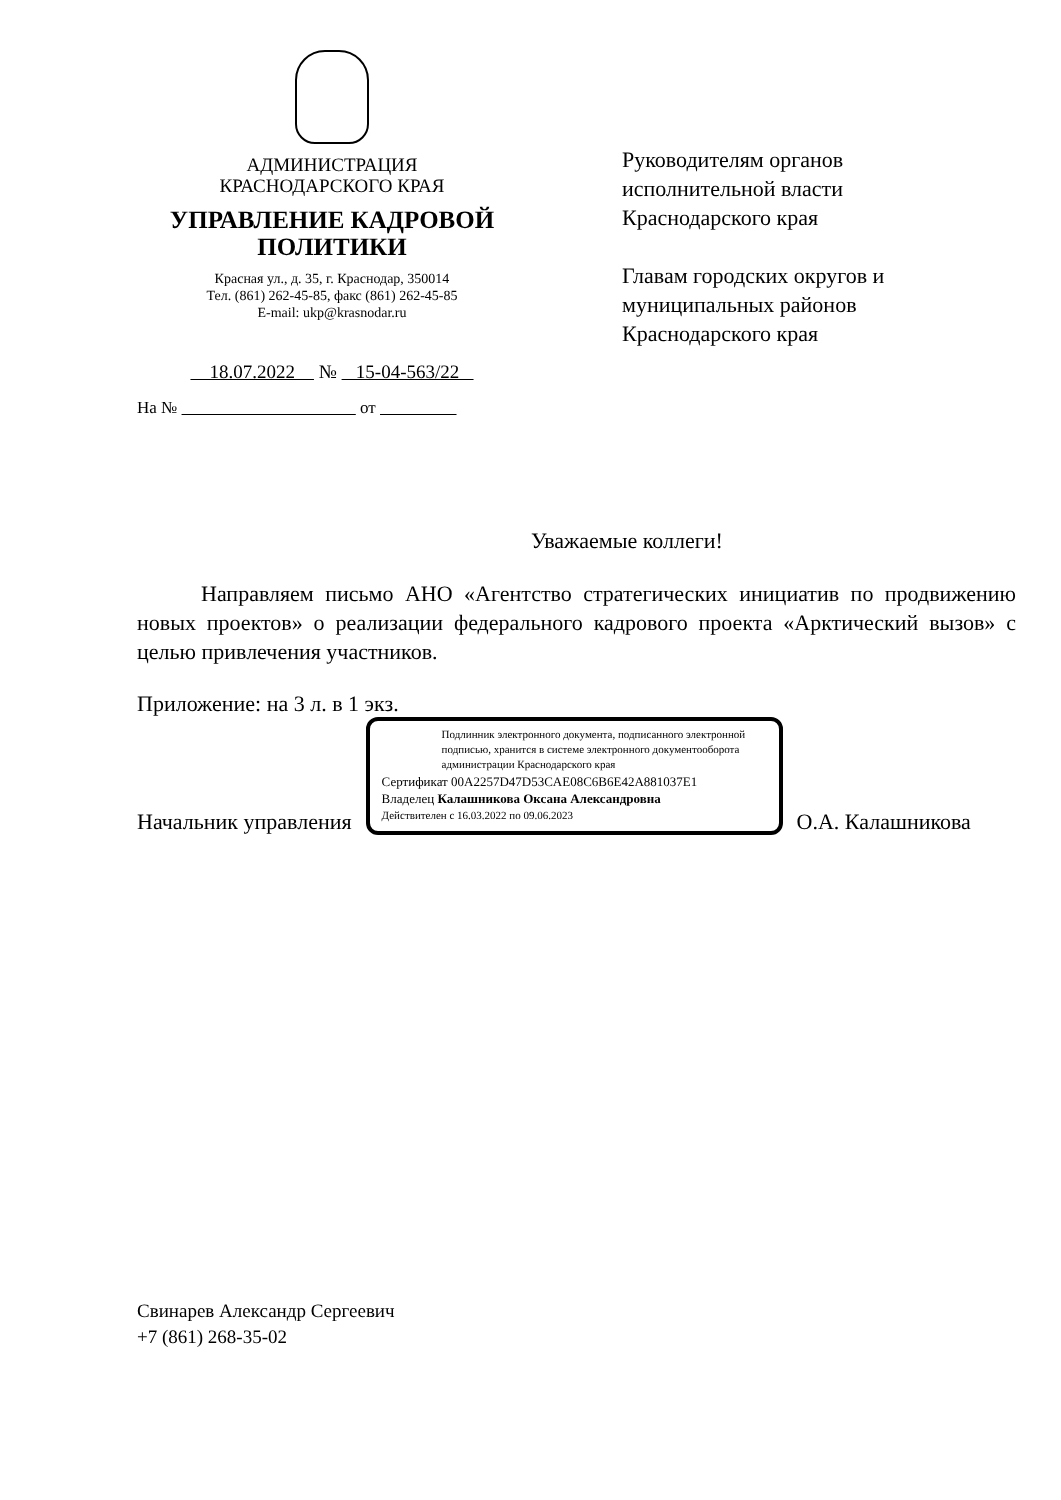АДМИНИСТРАЦИЯ
КРАСНОДАРСКОГО КРАЯ
УПРАВЛЕНИЕ КАДРОВОЙ
ПОЛИТИКИ
Красная ул., д. 35, г. Краснодар, 350014
Тел. (861) 262-45-85, факс (861) 262-45-85
E-mail: ukp@krasnodar.ru
18.07.2022 № 15-04-563/22
На № от
Руководителям органов
исполнительной власти
Краснодарского края
Главам городских округов и
муниципальных районов
Краснодарского края
Уважаемые коллеги!
Направляем письмо АНО «Агентство стратегических инициатив по продвижению новых проектов» о реализации федерального кадрового проекта «Арктический вызов» с целью привлечения участников.
Приложение: на 3 л. в 1 экз.
Начальник управления
Подлинник электронного документа, подписанного электронной подписью, хранится в системе электронного документооборота администрации Краснодарского края
Сертификат 00A2257D47D53CAE08C6B6E42A881037E1
Владелец Калашникова Оксана Александровна
Действителен с 16.03.2022 по 09.06.2023
О.А. Калашникова
Свинарев Александр Сергеевич
+7 (861) 268-35-02